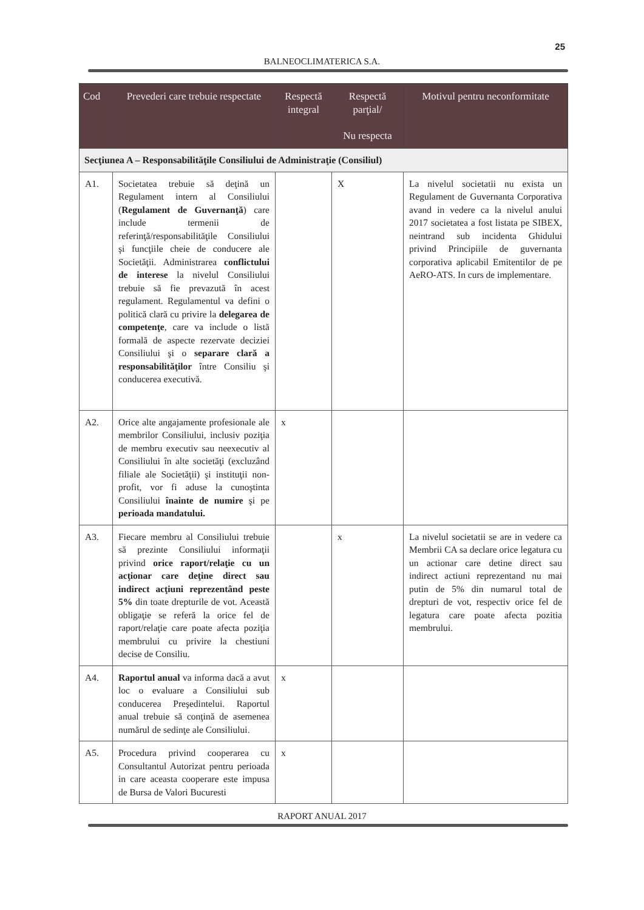25
BALNEOCLIMATERICA S.A.
| Cod | Prevederi care trebuie respectate | Respectă integral | Respectă parţial/ Nu respecta | Motivul pentru neconformitate |
| --- | --- | --- | --- | --- |
| Secţiunea A – Responsabilităţile Consiliului de Administraţie (Consiliul) | | | | |
| A1. | Societatea trebuie să deţină un Regulament intern al Consiliului ( Regulament de Guvernanţă ) care include termenii de referinţă/responsabilităţile Consiliului şi funcţiile cheie de conducere ale Societăţii. Administrarea conflictului de interese la nivelul Consiliului trebuie să fie prevazută în acest regulament. Regulamentul va defini o politică clară cu privire la delegarea de competenţe , care va include o listă formală de aspecte rezervate deciziei Consiliului şi o separare clară a responsabilităţilor între Consiliu şi conducerea executivă. | | X | La nivelul societatii nu exista un Regulament de Guvernanta Corporativa avand in vedere ca la nivelul anului 2017 societatea a fost listata pe SIBEX, neintrand sub incidenta Ghidului privind Principiile de guvernanta corporativa aplicabil Emitentilor de pe AeRO-ATS. In curs de implementare. |
| A2. | Orice alte angajamente profesionale ale membrilor Consiliului, inclusiv poziţia de membru executiv sau neexecutiv al Consiliului în alte societăţi (excluzând filiale ale Societăţii) şi instituţii non-profit, vor fi aduse la cunoştinta Consiliului înainte de numire şi pe perioada mandatului. | x | | |
| A3. | Fiecare membru al Consiliului trebuie să prezinte Consiliului informaţii privind orice raport/relaţie cu un acţionar care deţine direct sau indirect acţiuni reprezentând peste 5% din toate drepturile de vot. Această obligaţie se referă la orice fel de raport/relaţie care poate afecta poziţia membrului cu privire la chestiuni decise de Consiliu. | | x | La nivelul societatii se are in vedere ca Membrii CA sa declare orice legatura cu un actionar care detine direct sau indirect actiuni reprezentand nu mai putin de 5% din numarul total de drepturi de vot, respectiv orice fel de legatura care poate afecta pozitia membrului. |
| A4. | Raportul anual va informa dacă a avut loc o evaluare a Consiliului sub conducerea Preşedintelui. Raportul anual trebuie să conţină de asemenea numărul de sedinţe ale Consiliului. | x | | |
| A5. | Procedura privind cooperarea cu Consultantul Autorizat pentru perioada in care aceasta cooperare este impusa de Bursa de Valori Bucuresti | x | | |
RAPORT ANUAL 2017